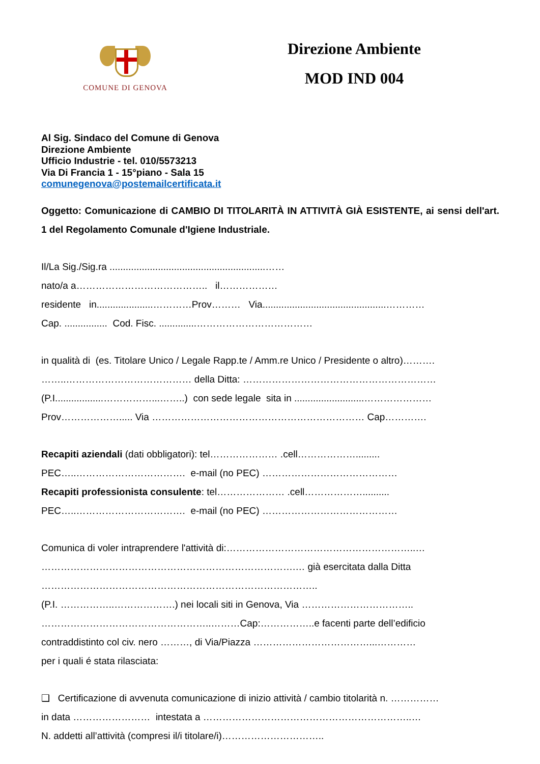COMUNE DI GENOVA
Direzione Ambiente
MOD IND 004
Al Sig. Sindaco del Comune di Genova
Direzione Ambiente
Ufficio Industrie - tel. 010/5573213
Via Di Francia 1 - 15°piano - Sala 15
comunegenova@postemailcertificata.it
Oggetto: Comunicazione di CAMBIO DI TITOLARITÀ IN ATTIVITÀ GIÀ ESISTENTE, ai sensi dell'art. 1 del Regolamento Comunale d'Igiene Industriale.
Il/La Sig./Sig.ra ..........................................................……
nato/a a………………………………….. il………………
residente in.....................…………Prov……… Via..............................................…………
Cap. ................ Cod. Fisc. ..............………………………………
in qualità di (es. Titolare Unico / Legale Rapp.te / Amm.re Unico / Presidente o altro)……….
……..………………………………… della Ditta: ……………………………………………………
(P.I..................……………...……..) con sede legale sita in ..........................…………………
Prov………………..... Via ………………………………………………………… Cap………….
Recapiti aziendali (dati obbligatori): tel………………… .cell……………….........
PEC…..……………………………. e-mail (no PEC) ……………………………………
Recapiti professionista consulente: tel………………… .cell………………..........
PEC…..……………………………. e-mail (no PEC) ……………………………………
Comunica di voler intraprendere l'attività di:…………………………………………………..…
…………………………………………………………………….… già esercitata dalla Ditta
…………………………………………………………………………..
(P.I. ……………..……………….) nei locali siti in Genova, Via ……………………………..
……………………………………………..………Cap:……………..e facenti parte dell’edificio
contraddistinto col civ. nero ………, di Via/Piazza ………………………………...…………
per i quali é stata rilasciata:
❑ Certificazione di avvenuta comunicazione di inizio attività / cambio titolarità n. ……………
in data …………………… intestata a ………………………………………………………..…
N. addetti all’attività (compresi il/i titolare/i)…………………………..